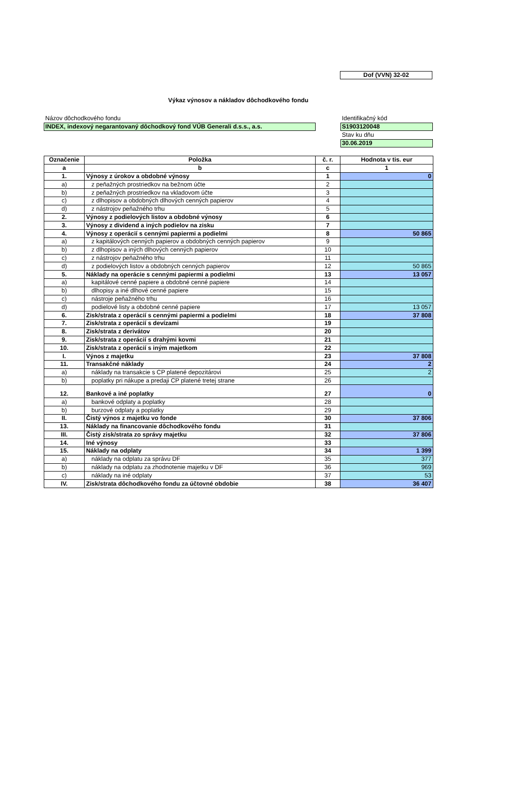Dof (VVN) 32-02
Výkaz výnosov a nákladov dôchodkového fondu
Názov dôchodkového fondu
INDEX, indexový negarantovaný dôchodkový fond VÚB Generali d.s.s., a.s.
Identifikačný kód
S1903120048
Stav ku dňu
30.06.2019
| Označenie | Položka | č. r. | Hodnota v tis. eur |
| --- | --- | --- | --- |
| a | b | c | 1 |
| 1. | Výnosy z úrokov a obdobné výnosy | 1 | 0 |
| a) | z peňažných prostriedkov na bežnom účte | 2 | |
| b) | z peňažných prostriedkov na vkladovom účte | 3 | |
| c) | z dlhopisov a obdobných dlhových cenných papierov | 4 | |
| d) | z nástrojov peňažného trhu | 5 | |
| 2. | Výnosy z podielových listov a obdobné výnosy | 6 | |
| 3. | Výnosy z dividend a iných podielov na zisku | 7 | |
| 4. | Výnosy z operácií s cennými papiermi a podielmi | 8 | 50 865 |
| a) | z kapitálových cenných papierov a obdobných cenných papierov | 9 | |
| b) | z dlhopisov a iných dlhových cenných papierov | 10 | |
| c) | z nástrojov peňažného trhu | 11 | |
| d) | z podielových listov a obdobných cenných papierov | 12 | 50 865 |
| 5. | Náklady na operácie s cennými papiermi a podielmi | 13 | 13 057 |
| a) | kapitálové cenné papiere a obdobné cenné papiere | 14 | |
| b) | dlhopisy a iné dlhové cenné papiere | 15 | |
| c) | nástroje peňažného trhu | 16 | |
| d) | podielové listy a obdobné cenné papiere | 17 | 13 057 |
| 6. | Zisk/strata z operácií s cennými papiermi a podielmi | 18 | 37 808 |
| 7. | Zisk/strata z operácií s devízami | 19 | |
| 8. | Zisk/strata z derivátov | 20 | |
| 9. | Zisk/strata z operácií s drahými kovmi | 21 | |
| 10. | Zisk/strata z operácií s iným majetkom | 22 | |
| I. | Výnos z majetku | 23 | 37 808 |
| 11. | Transakčné náklady | 24 | 2 |
| a) | náklady na transakcie s CP platené depozitárovi | 25 | 2 |
| b) | poplatky pri nákupe a predaji CP platené tretej strane | 26 | |
| 12. | Bankové a iné poplatky | 27 | 0 |
| a) | bankové odplaty a poplatky | 28 | |
| b) | burzové odplaty a poplatky | 29 | |
| II. | Čistý výnos z majetku vo fonde | 30 | 37 806 |
| 13. | Náklady na financovanie dôchodkového fondu | 31 | |
| III. | Čistý zisk/strata zo správy majetku | 32 | 37 806 |
| 14. | Iné výnosy | 33 | |
| 15. | Náklady na odplaty | 34 | 1 399 |
| a) | náklady na odplatu za správu DF | 35 | 377 |
| b) | náklady na odplatu za zhodnotenie majetku v DF | 36 | 969 |
| c) | náklady na iné odplaty | 37 | 53 |
| IV. | Zisk/strata dôchodkového fondu za účtovné obdobie | 38 | 36 407 |